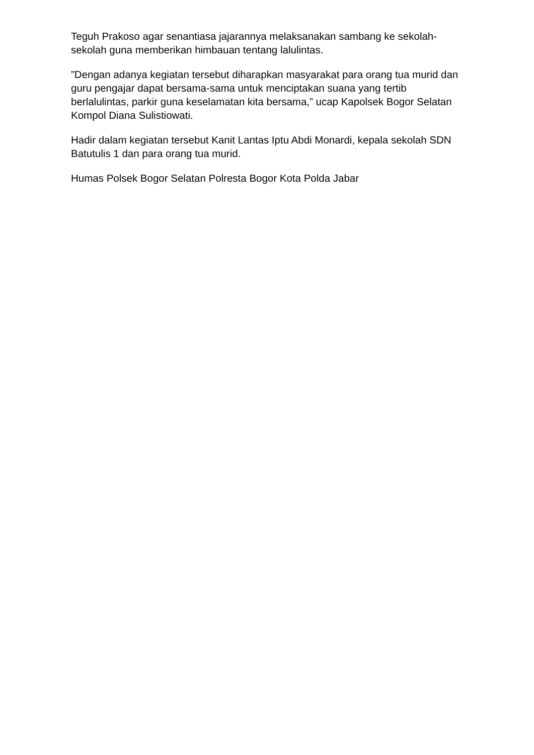Teguh Prakoso agar senantiasa jajarannya melaksanakan sambang ke sekolah-sekolah guna memberikan himbauan tentang lalulintas.
”Dengan adanya kegiatan tersebut diharapkan masyarakat para orang tua murid dan guru pengajar dapat bersama-sama untuk menciptakan suana yang tertib berlalulintas, parkir guna keselamatan kita bersama,” ucap Kapolsek Bogor Selatan Kompol Diana Sulistiowati.
Hadir dalam kegiatan tersebut Kanit Lantas Iptu Abdi Monardi, kepala sekolah SDN Batutulis 1 dan para orang tua murid.
Humas Polsek Bogor Selatan Polresta Bogor Kota Polda Jabar